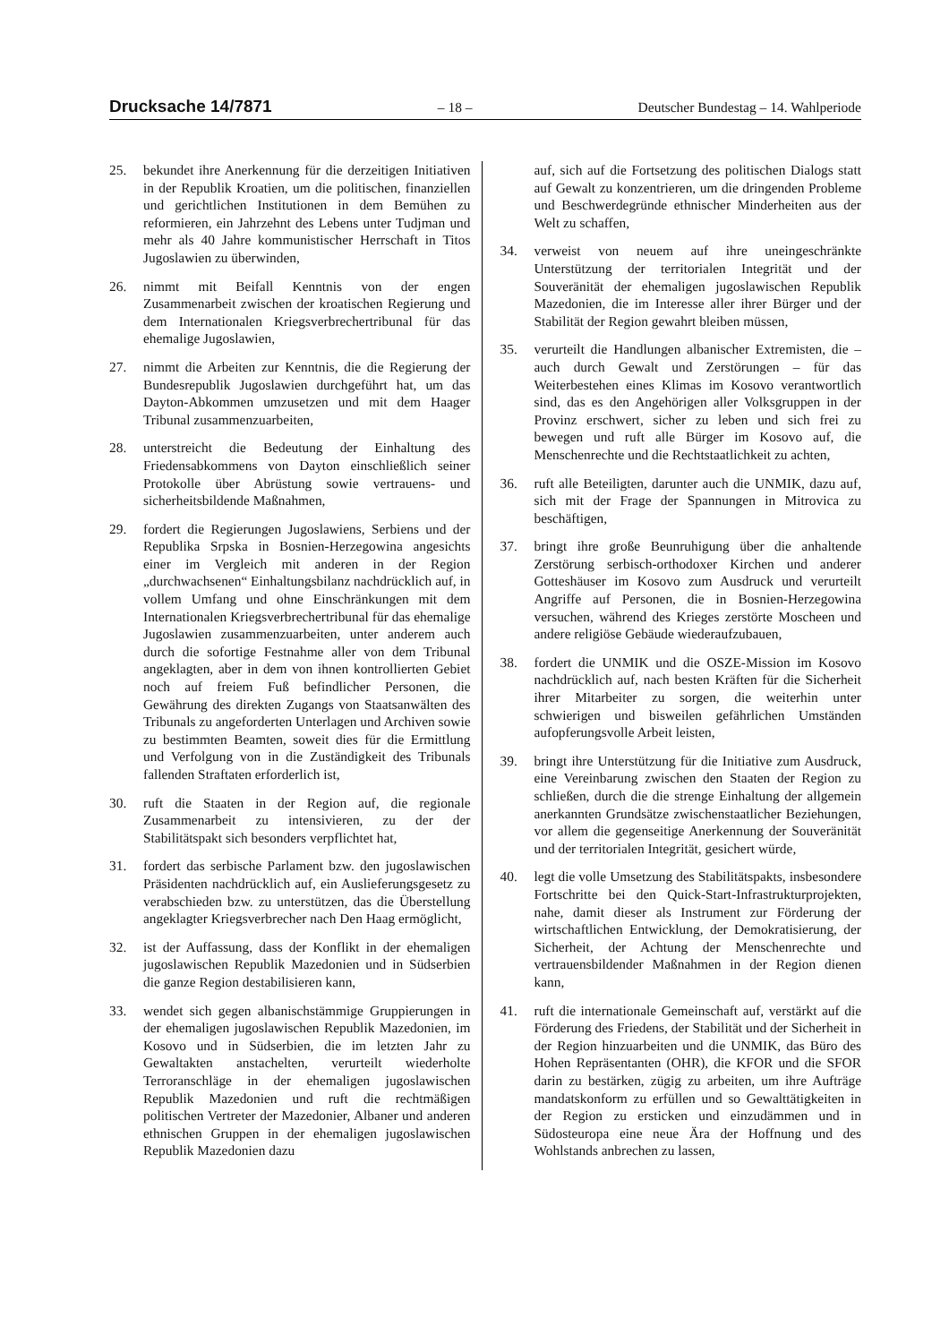Drucksache 14/7871 – 18 – Deutscher Bundestag – 14. Wahlperiode
25. bekundet ihre Anerkennung für die derzeitigen Initiativen in der Republik Kroatien, um die politischen, finanziellen und gerichtlichen Institutionen in dem Bemühen zu reformieren, ein Jahrzehnt des Lebens unter Tudjman und mehr als 40 Jahre kommunistischer Herrschaft in Titos Jugoslawien zu überwinden,
26. nimmt mit Beifall Kenntnis von der engen Zusammenarbeit zwischen der kroatischen Regierung und dem Internationalen Kriegsverbrechertribunal für das ehemalige Jugoslawien,
27. nimmt die Arbeiten zur Kenntnis, die die Regierung der Bundesrepublik Jugoslawien durchgeführt hat, um das Dayton-Abkommen umzusetzen und mit dem Haager Tribunal zusammenzuarbeiten,
28. unterstreicht die Bedeutung der Einhaltung des Friedensabkommens von Dayton einschließlich seiner Protokolle über Abrüstung sowie vertrauens- und sicherheitsbildende Maßnahmen,
29. fordert die Regierungen Jugoslawiens, Serbiens und der Republika Srpska in Bosnien-Herzegowina angesichts einer im Vergleich mit anderen in der Region „durchwachsenen“ Einhaltungsbilanz nachdrücklich auf, in vollem Umfang und ohne Einschränkungen mit dem Internationalen Kriegsverbrechertribunal für das ehemalige Jugoslawien zusammenzuarbeiten, unter anderem auch durch die sofortige Festnahme aller von dem Tribunal angeklagten, aber in dem von ihnen kontrollierten Gebiet noch auf freiem Fuß befindlicher Personen, die Gewährung des direkten Zugangs von Staatsanwälten des Tribunals zu angeforderten Unterlagen und Archiven sowie zu bestimmten Beamten, soweit dies für die Ermittlung und Verfolgung von in die Zuständigkeit des Tribunals fallenden Straftaten erforderlich ist,
30. ruft die Staaten in der Region auf, die regionale Zusammenarbeit zu intensivieren, zu der der Stabilitätspakt sich besonders verpflichtet hat,
31. fordert das serbische Parlament bzw. den jugoslawischen Präsidenten nachdrücklich auf, ein Auslieferungsgesetz zu verabschieden bzw. zu unterstützen, das die Überstellung angeklagter Kriegsverbrecher nach Den Haag ermöglicht,
32. ist der Auffassung, dass der Konflikt in der ehemaligen jugoslawischen Republik Mazedonien und in Südserbien die ganze Region destabilisieren kann,
33. wendet sich gegen albanischstämmige Gruppierungen in der ehemaligen jugoslawischen Republik Mazedonien, im Kosovo und in Südserbien, die im letzten Jahr zu Gewaltakten anstachelten, verurteilt wiederholte Terroranschläge in der ehemaligen jugoslawischen Republik Mazedonien und ruft die rechtmäßigen politischen Vertreter der Mazedonier, Albaner und anderen ethnischen Gruppen in der ehemaligen jugoslawischen Republik Mazedonien dazu
auf, sich auf die Fortsetzung des politischen Dialogs statt auf Gewalt zu konzentrieren, um die dringenden Probleme und Beschwerdegründe ethnischer Minderheiten aus der Welt zu schaffen,
34. verweist von neuem auf ihre uneingeschränkte Unterstützung der territorialen Integrität und der Souveränität der ehemaligen jugoslawischen Republik Mazedonien, die im Interesse aller ihrer Bürger und der Stabilität der Region gewahrt bleiben müssen,
35. verurteilt die Handlungen albanischer Extremisten, die – auch durch Gewalt und Zerstörungen – für das Weiterbestehen eines Klimas im Kosovo verantwortlich sind, das es den Angehörigen aller Volksgruppen in der Provinz erschwert, sicher zu leben und sich frei zu bewegen und ruft alle Bürger im Kosovo auf, die Menschenrechte und die Rechtstaatlichkeit zu achten,
36. ruft alle Beteiligten, darunter auch die UNMIK, dazu auf, sich mit der Frage der Spannungen in Mitrovica zu beschäftigen,
37. bringt ihre große Beunruhigung über die anhaltende Zerstörung serbisch-orthodoxer Kirchen und anderer Gotteshäuser im Kosovo zum Ausdruck und verurteilt Angriffe auf Personen, die in Bosnien-Herzegowina versuchen, während des Krieges zerstörte Moscheen und andere religiöse Gebäude wiederaufzubauen,
38. fordert die UNMIK und die OSZE-Mission im Kosovo nachdrücklich auf, nach besten Kräften für die Sicherheit ihrer Mitarbeiter zu sorgen, die weiterhin unter schwierigen und bisweilen gefährlichen Umständen aufopferungsvolle Arbeit leisten,
39. bringt ihre Unterstützung für die Initiative zum Ausdruck, eine Vereinbarung zwischen den Staaten der Region zu schließen, durch die die strenge Einhaltung der allgemein anerkannten Grundsätze zwischenstaatlicher Beziehungen, vor allem die gegenseitige Anerkennung der Souveränität und der territorialen Integrität, gesichert würde,
40. legt die volle Umsetzung des Stabilitätspakts, insbesondere Fortschritte bei den Quick-Start-Infrastrukturprojekten, nahe, damit dieser als Instrument zur Förderung der wirtschaftlichen Entwicklung, der Demokratisierung, der Sicherheit, der Achtung der Menschenrechte und vertrauensbildender Maßnahmen in der Region dienen kann,
41. ruft die internationale Gemeinschaft auf, verstärkt auf die Förderung des Friedens, der Stabilität und der Sicherheit in der Region hinzuarbeiten und die UNMIK, das Büro des Hohen Repräsentanten (OHR), die KFOR und die SFOR darin zu bestärken, zügig zu arbeiten, um ihre Aufträge mandatskonform zu erfüllen und so Gewalttätigkeiten in der Region zu ersticken und einzudämmen und in Südosteuropa eine neue Ära der Hoffnung und des Wohlstands anbrechen zu lassen,